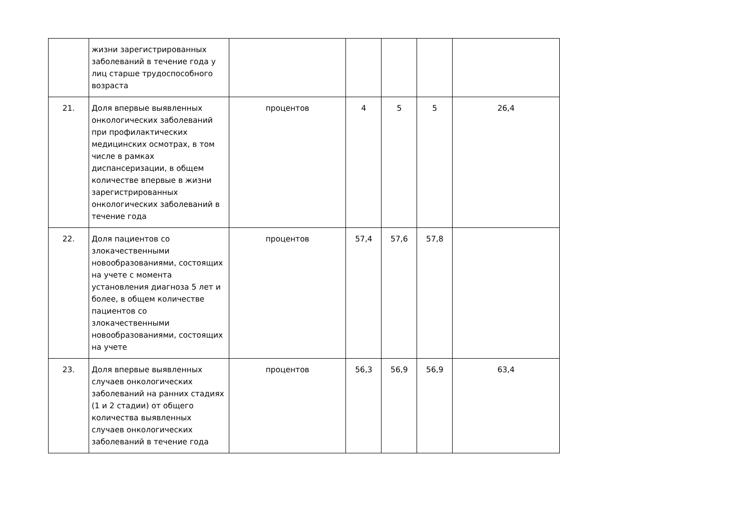| | жизни зарегистрированных заболеваний в течение года у лиц старше трудоспособного возраста | | | | | |
| 21. | Доля впервые выявленных онкологических заболеваний при профилактических медицинских осмотрах, в том числе в рамках диспансеризации, в общем количестве впервые в жизни зарегистрированных онкологических заболеваний в течение года | процентов | 4 | 5 | 5 | 26,4 |
| 22. | Доля пациентов со злокачественными новообразованиями, состоящих на учете с момента установления диагноза 5 лет и более, в общем количестве пациентов со злокачественными новообразованиями, состоящих на учете | процентов | 57,4 | 57,6 | 57,8 | |
| 23. | Доля впервые выявленных случаев онкологических заболеваний на ранних стадиях (1 и 2 стадии) от общего количества выявленных случаев онкологических заболеваний в течение года | процентов | 56,3 | 56,9 | 56,9 | 63,4 |